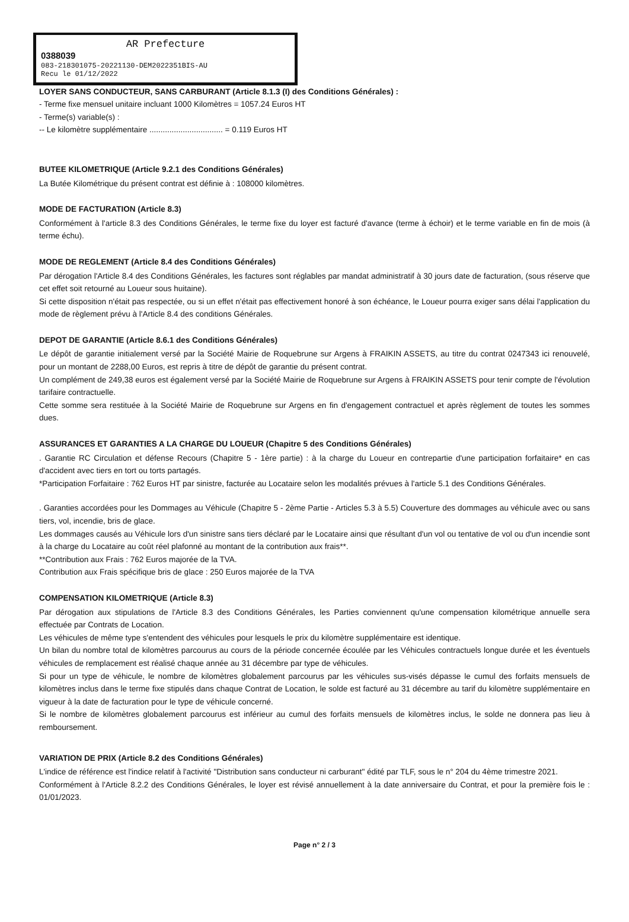AR Prefecture
0388039
083-218301075-20221130-DEM2022351BIS-AU
Recu le 01/12/2022
LOYER SANS CONDUCTEUR, SANS CARBURANT (Article 8.1.3 (I) des Conditions Générales) :
- Terme fixe mensuel unitaire incluant 1000 Kilomètres = 1057.24 Euros HT
- Terme(s) variable(s) :
-- Le kilomètre supplémentaire ................................. = 0.119 Euros HT
BUTEE KILOMETRIQUE (Article 9.2.1 des Conditions Générales)
La Butée Kilométrique du présent contrat est définie à : 108000 kilomètres.
MODE DE FACTURATION (Article 8.3)
Conformément à l'article 8.3 des Conditions Générales, le terme fixe du loyer est facturé d'avance (terme à échoir) et le terme variable en fin de mois (à terme échu).
MODE DE REGLEMENT (Article 8.4 des Conditions Générales)
Par dérogation l'Article 8.4 des Conditions Générales, les factures sont réglables par mandat administratif à 30 jours date de facturation, (sous réserve que cet effet soit retourné au Loueur sous huitaine).
Si cette disposition n'était pas respectée, ou si un effet n'était pas effectivement honoré à son échéance, le Loueur pourra exiger sans délai l'application du mode de règlement prévu à l'Article 8.4 des conditions Générales.
DEPOT DE GARANTIE (Article 8.6.1 des Conditions Générales)
Le dépôt de garantie initialement versé par la Société Mairie de Roquebrune sur Argens à FRAIKIN ASSETS, au titre du contrat 0247343 ici renouvelé, pour un montant de 2288,00 Euros, est repris à titre de dépôt de garantie du présent contrat.
Un complément de 249,38 euros est également versé par la Société Mairie de Roquebrune sur Argens à FRAIKIN ASSETS pour tenir compte de l'évolution tarifaire contractuelle.
Cette somme sera restituée à la Société Mairie de Roquebrune sur Argens en fin d'engagement contractuel et après règlement de toutes les sommes dues.
ASSURANCES ET GARANTIES A LA CHARGE DU LOUEUR (Chapitre 5 des Conditions Générales)
. Garantie RC Circulation et défense Recours (Chapitre 5 - 1ère partie) : à la charge du Loueur en contrepartie d'une participation forfaitaire* en cas d'accident avec tiers en tort ou torts partagés.
*Participation Forfaitaire : 762 Euros HT par sinistre, facturée au Locataire selon les modalités prévues à l'article 5.1 des Conditions Générales.
. Garanties accordées pour les Dommages au Véhicule (Chapitre 5 - 2ème Partie - Articles 5.3 à 5.5) Couverture des dommages au véhicule avec ou sans tiers, vol, incendie, bris de glace.
Les dommages causés au Véhicule lors d'un sinistre sans tiers déclaré par le Locataire ainsi que résultant d'un vol ou tentative de vol ou d'un incendie sont à la charge du Locataire au coût réel plafonné au montant de la contribution aux frais**.
**Contribution aux Frais : 762 Euros majorée de la TVA.
Contribution aux Frais spécifique bris de glace : 250 Euros majorée de la TVA
COMPENSATION KILOMETRIQUE (Article 8.3)
Par dérogation aux stipulations de l'Article 8.3 des Conditions Générales, les Parties conviennent qu'une compensation kilométrique annuelle sera effectuée par Contrats de Location.
Les véhicules de même type s'entendent des véhicules pour lesquels le prix du kilomètre supplémentaire est identique.
Un bilan du nombre total de kilomètres parcourus au cours de la période concernée écoulée par les Véhicules contractuels longue durée et les éventuels véhicules de remplacement est réalisé chaque année au 31 décembre par type de véhicules.
Si pour un type de véhicule, le nombre de kilomètres globalement parcourus par les véhicules sus-visés dépasse le cumul des forfaits mensuels de kilomètres inclus dans le terme fixe stipulés dans chaque Contrat de Location, le solde est facturé au 31 décembre au tarif du kilomètre supplémentaire en vigueur à la date de facturation pour le type de véhicule concerné.
Si le nombre de kilomètres globalement parcourus est inférieur au cumul des forfaits mensuels de kilomètres inclus, le solde ne donnera pas lieu à remboursement.
VARIATION DE PRIX (Article 8.2 des Conditions Générales)
L'indice de référence est l'indice relatif à l'activité "Distribution sans conducteur ni carburant" édité par TLF, sous le n° 204 du 4ème trimestre 2021.
Conformément à l'Article 8.2.2 des Conditions Générales, le loyer est révisé annuellement à la date anniversaire du Contrat, et pour la première fois le : 01/01/2023.
Page n° 2 / 3